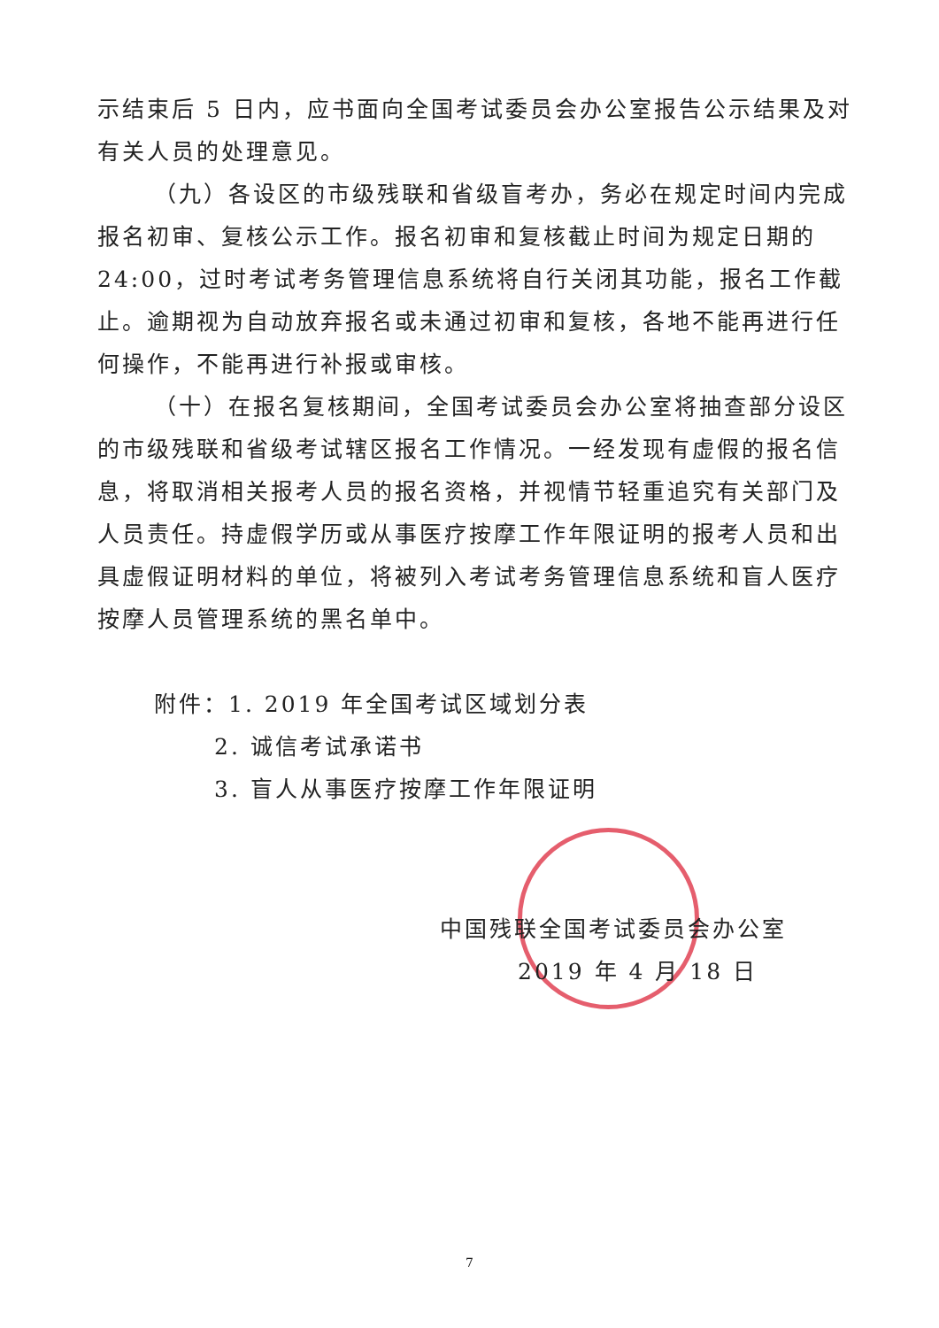示结束后 5 日内，应书面向全国考试委员会办公室报告公示结果及对有关人员的处理意见。
（九）各设区的市级残联和省级盲考办，务必在规定时间内完成报名初审、复核公示工作。报名初审和复核截止时间为规定日期的 24:00，过时考试考务管理信息系统将自行关闭其功能，报名工作截止。逾期视为自动放弃报名或未通过初审和复核，各地不能再进行任何操作，不能再进行补报或审核。
（十）在报名复核期间，全国考试委员会办公室将抽查部分设区的市级残联和省级考试辖区报名工作情况。一经发现有虚假的报名信息，将取消相关报考人员的报名资格，并视情节轻重追究有关部门及人员责任。持虚假学历或从事医疗按摩工作年限证明的报考人员和出具虚假证明材料的单位，将被列入考试考务管理信息系统和盲人医疗按摩人员管理系统的黑名单中。
附件：1. 2019 年全国考试区域划分表
2. 诚信考试承诺书
3. 盲人从事医疗按摩工作年限证明
中国残联全国考试委员会办公室
2019 年 4 月 18 日
7